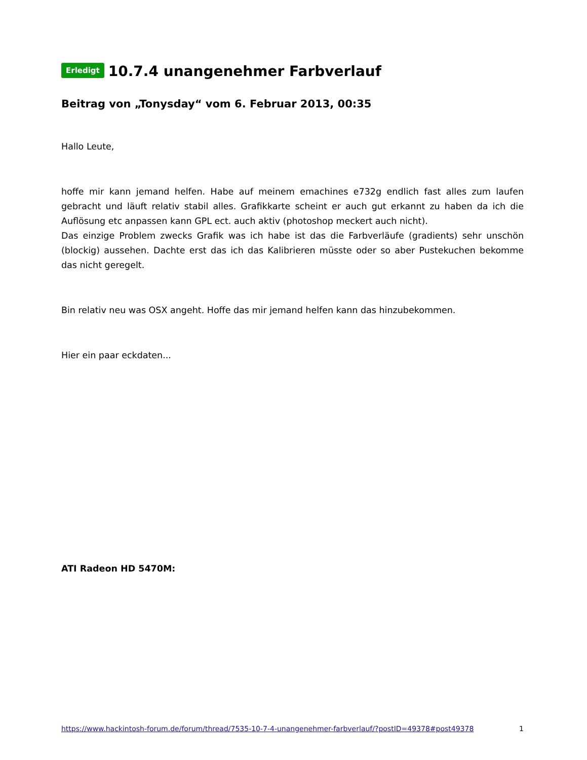Erledigt 10.7.4 unangenehmer Farbverlauf
Beitrag von „Tonysday“ vom 6. Februar 2013, 00:35
Hallo Leute,
hoffe mir kann jemand helfen. Habe auf meinem emachines e732g endlich fast alles zum laufen gebracht und läuft relativ stabil alles. Grafikkarte scheint er auch gut erkannt zu haben da ich die Auflösung etc anpassen kann GPL ect. auch aktiv (photoshop meckert auch nicht).
Das einzige Problem zwecks Grafik was ich habe ist das die Farbverläufe (gradients) sehr unschön (blockig) aussehen. Dachte erst das ich das Kalibrieren müsste oder so aber Pustekuchen bekomme das nicht geregelt.
Bin relativ neu was OSX angeht. Hoffe das mir jemand helfen kann das hinzubekommen.
Hier ein paar eckdaten...
ATI Radeon HD 5470M:
https://www.hackintosh-forum.de/forum/thread/7535-10-7-4-unangenehmer-farbverlauf/?postID=49378#post49378 1